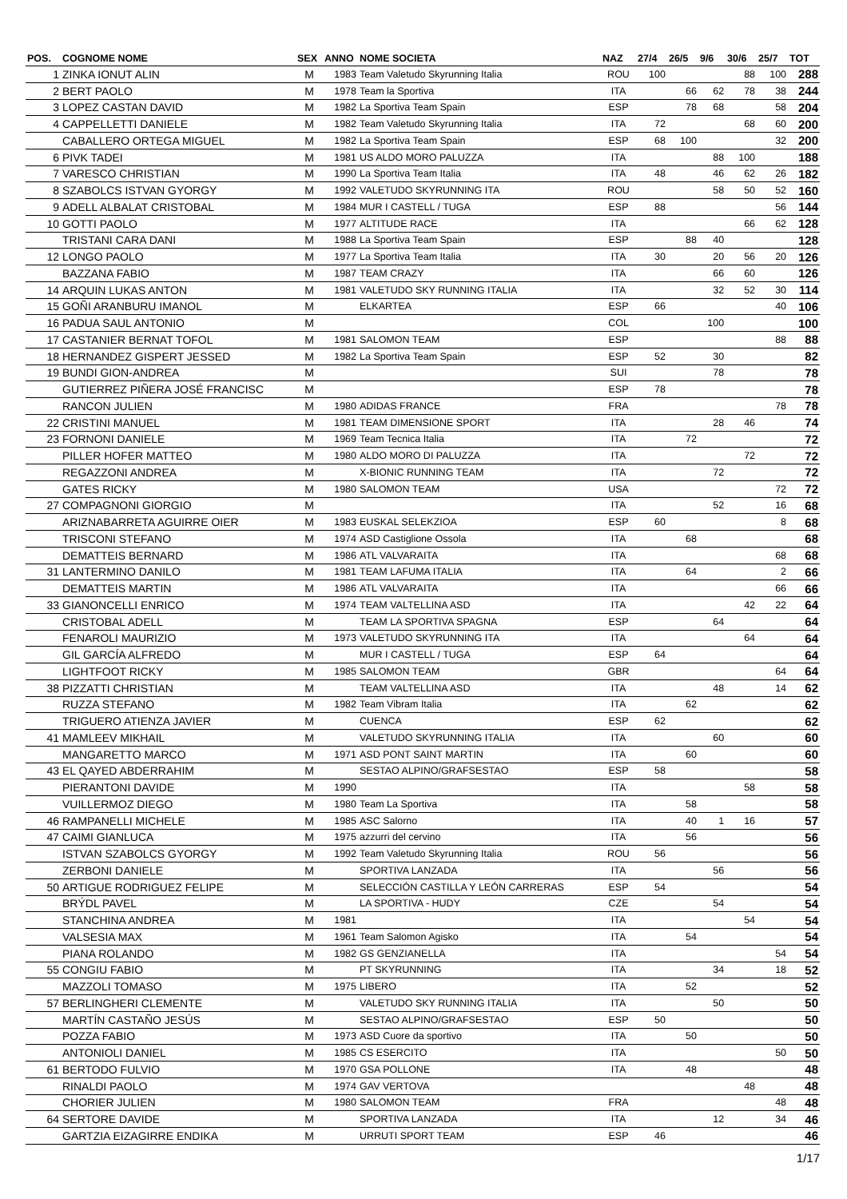| POS. | COGNOME NOME | SEX | ANNO | NOME SOCIETA | NAZ | 27/4 | 26/5 | 9/6 | 30/6 | 25/7 | TOT |
| --- | --- | --- | --- | --- | --- | --- | --- | --- | --- | --- | --- |
| 1 | ZINKA IONUT ALIN | M | 1983 | Team Valetudo Skyrunning Italia | ROU | 100 | | | 88 | 100 | 288 |
| 2 | BERT PAOLO | M | 1978 | Team la Sportiva | ITA | | 66 | 62 | 78 | 38 | 244 |
| 3 | LOPEZ CASTAN DAVID | M | 1982 | La Sportiva Team Spain | ESP | | 78 | 68 | | 58 | 204 |
| 4 | CAPPELLETTI DANIELE | M | 1982 | Team Valetudo Skyrunning Italia | ITA | 72 | | | 68 | 60 | 200 |
| | CABALLERO ORTEGA MIGUEL | M | 1982 | La Sportiva Team Spain | ESP | 68 | 100 | | | 32 | 200 |
| 6 | PIVK TADEI | M | 1981 | US ALDO MORO PALUZZA | ITA | | | 88 | 100 | | 188 |
| 7 | VARESCO CHRISTIAN | M | 1990 | La Sportiva Team Italia | ITA | 48 | | 46 | 62 | 26 | 182 |
| 8 | SZABOLCS ISTVAN GYORGY | M | 1992 | VALETUDO SKYRUNNING ITA | ROU | | | 58 | 50 | 52 | 160 |
| 9 | ADELL ALBALAT CRISTOBAL | M | 1984 | MUR I CASTELL / TUGA | ESP | 88 | | | | 56 | 144 |
| 10 | GOTTI PAOLO | M | 1977 | ALTITUDE RACE | ITA | | | | 66 | 62 | 128 |
| | TRISTANI CARA DANI | M | 1988 | La Sportiva Team Spain | ESP | | 88 | 40 | | | 128 |
| 12 | LONGO PAOLO | M | 1977 | La Sportiva Team Italia | ITA | 30 | | 20 | 56 | 20 | 126 |
| | BAZZANA FABIO | M | 1987 | TEAM CRAZY | ITA | | | 66 | 60 | | 126 |
| 14 | ARQUIN LUKAS ANTON | M | 1981 | VALETUDO SKY RUNNING ITALIA | ITA | | | 32 | 52 | 30 | 114 |
| 15 | GOÑI ARANBURU IMANOL | M | | ELKARTEA | ESP | 66 | | | | 40 | 106 |
| 16 | PADUA SAUL ANTONIO | M | | | COL | | | 100 | | | 100 |
| 17 | CASTANIER BERNAT TOFOL | M | 1981 | SALOMON TEAM | ESP | | | | | 88 | 88 |
| 18 | HERNANDEZ GISPERT JESSED | M | 1982 | La Sportiva Team Spain | ESP | 52 | | 30 | | | 82 |
| 19 | BUNDI GION-ANDREA | M | | | SUI | | | 78 | | | 78 |
| | GUTIERREZ PIÑERA JOSÉ FRANCISC | M | | | ESP | 78 | | | | | 78 |
| | RANCON JULIEN | M | 1980 | ADIDAS FRANCE | FRA | | | | | 78 | 78 |
| 22 | CRISTINI MANUEL | M | 1981 | TEAM DIMENSIONE SPORT | ITA | | | 28 | 46 | | 74 |
| 23 | FORNONI DANIELE | M | 1969 | Team Tecnica Italia | ITA | | 72 | | | | 72 |
| | PILLER HOFER MATTEO | M | 1980 | ALDO MORO DI PALUZZA | ITA | | | | 72 | | 72 |
| | REGAZZONI ANDREA | M | | X-BIONIC RUNNING TEAM | ITA | | | 72 | | | 72 |
| | GATES RICKY | M | 1980 | SALOMON TEAM | USA | | | | | 72 | 72 |
| 27 | COMPAGNONI GIORGIO | M | | | ITA | | | 52 | | 16 | 68 |
| | ARIZNABARRETA AGUIRRE OIER | M | 1983 | EUSKAL SELEKZIOA | ESP | 60 | | | | 8 | 68 |
| | TRISCONI STEFANO | M | 1974 | ASD Castiglione Ossola | ITA | | 68 | | | | 68 |
| | DEMATTEIS BERNARD | M | 1986 | ATL VALVARAITA | ITA | | | | | 68 | 68 |
| 31 | LANTERMINO DANILO | M | 1981 | TEAM LAFUMA ITALIA | ITA | | 64 | | | 2 | 66 |
| | DEMATTEIS MARTIN | M | 1986 | ATL VALVARAITA | ITA | | | | | 66 | 66 |
| 33 | GIANONCELLI ENRICO | M | 1974 | TEAM VALTELLINA ASD | ITA | | | | 42 | 22 | 64 |
| | CRISTOBAL ADELL | M | | TEAM LA SPORTIVA SPAGNA | ESP | | | 64 | | | 64 |
| | FENAROLI MAURIZIO | M | 1973 | VALETUDO SKYRUNNING ITA | ITA | | | | 64 | | 64 |
| | GIL GARCÍA ALFREDO | M | | MUR I CASTELL / TUGA | ESP | 64 | | | | | 64 |
| | LIGHTFOOT RICKY | M | 1985 | SALOMON TEAM | GBR | | | | | 64 | 64 |
| 38 | PIZZATTI CHRISTIAN | M | | TEAM VALTELLINA ASD | ITA | | | 48 | | 14 | 62 |
| | RUZZA STEFANO | M | 1982 | Team Vibram Italia | ITA | | 62 | | | | 62 |
| | TRIGUERO ATIENZA JAVIER | M | | CUENCA | ESP | 62 | | | | | 62 |
| 41 | MAMLEEV MIKHAIL | M | | VALETUDO SKYRUNNING ITALIA | ITA | | | 60 | | | 60 |
| | MANGARETTO MARCO | M | 1971 | ASD PONT SAINT MARTIN | ITA | | 60 | | | | 60 |
| 43 | EL QAYED ABDERRAHIM | M | | SESTAO ALPINO/GRAFSESTAO | ESP | 58 | | | | | 58 |
| | PIERANTONI DAVIDE | M | 1990 | | ITA | | | | 58 | | 58 |
| | VUILLERMOZ DIEGO | M | 1980 | Team La Sportiva | ITA | | 58 | | | | 58 |
| 46 | RAMPANELLI MICHELE | M | 1985 | ASC Salorno | ITA | | 40 | 1 | 16 | | 57 |
| 47 | CAIMI GIANLUCA | M | 1975 | azzurri del cervino | ITA | | 56 | | | | 56 |
| | ISTVAN SZABOLCS GYORGY | M | 1992 | Team Valetudo Skyrunning Italia | ROU | 56 | | | | | 56 |
| | ZERBONI DANIELE | M | | SPORTIVA LANZADA | ITA | | | 56 | | | 56 |
| 50 | ARTIGUE RODRIGUEZ FELIPE | M | | SELECCIÓN CASTILLA Y LEÓN CARRERAS | ESP | 54 | | | | | 54 |
| | BRÝDL PAVEL | M | | LA SPORTIVA - HUDY | CZE | | | 54 | | | 54 |
| | STANCHINA ANDREA | M | 1981 | | ITA | | | | 54 | | 54 |
| | VALSESIA MAX | M | 1961 | Team Salomon Agisko | ITA | | 54 | | | | 54 |
| | PIANA ROLANDO | M | 1982 | GS GENZIANELLA | ITA | | | | | 54 | 54 |
| 55 | CONGIU FABIO | M | | PT SKYRUNNING | ITA | | | 34 | | 18 | 52 |
| | MAZZOLI TOMASO | M | 1975 | LIBERO | ITA | | 52 | | | | 52 |
| 57 | BERLINGHERI CLEMENTE | M | | VALETUDO SKY RUNNING ITALIA | ITA | | | 50 | | | 50 |
| | MARTÍN CASTAÑO JESÚS | M | | SESTAO ALPINO/GRAFSESTAO | ESP | 50 | | | | | 50 |
| | POZZA FABIO | M | 1973 | ASD Cuore da sportivo | ITA | | 50 | | | | 50 |
| | ANTONIOLI DANIEL | M | 1985 | CS ESERCITO | ITA | | | | | 50 | 50 |
| 61 | BERTODO FULVIO | M | 1970 | GSA POLLONE | ITA | | 48 | | | | 48 |
| | RINALDI PAOLO | M | 1974 | GAV VERTOVA | | | | | 48 | | 48 |
| | CHORIER JULIEN | M | 1980 | SALOMON TEAM | FRA | | | | | 48 | 48 |
| 64 | SERTORE DAVIDE | M | | SPORTIVA LANZADA | ITA | | | 12 | | 34 | 46 |
| | GARTZIA EIZAGIRRE ENDIKA | M | | URRUTI SPORT TEAM | ESP | 46 | | | | | 46 |
1/17